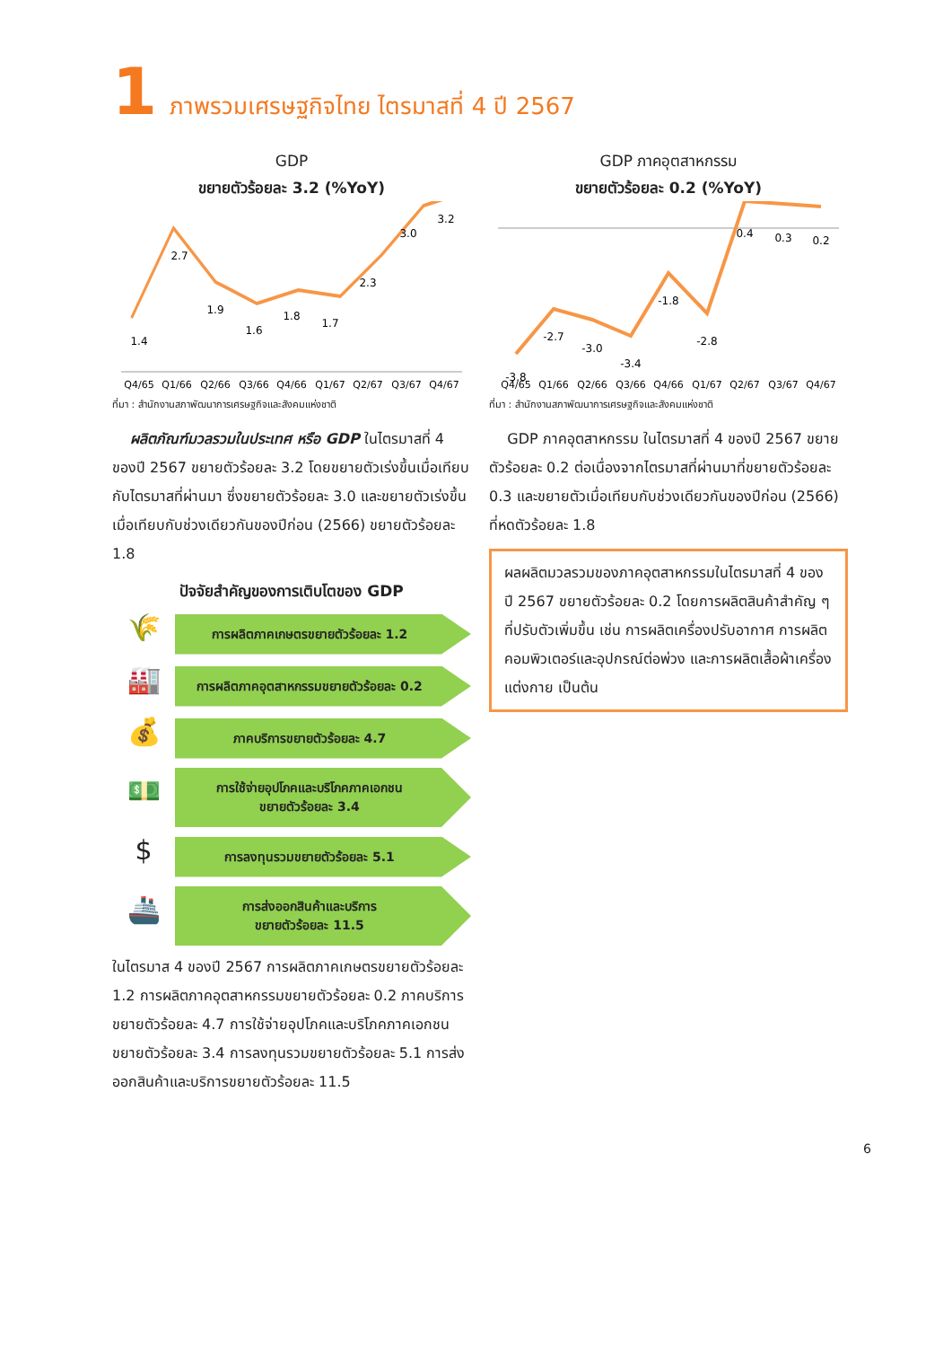1 ภาพรวมเศรษฐกิจไทย ไตรมาสที่ 4 ปี 2567
GDP
ขยายตัวร้อยละ 3.2 (%YoY)
1.4
2.7
1.9
1.6
1.8
1.7
2.3
3.0
3.2
Q4/65
Q1/66
Q2/66
Q3/66
Q4/66
Q1/67
Q2/67
Q3/67
Q4/67
ที่มา : สำนักงานสภาพัฒนาการเศรษฐกิจและสังคมแห่งชาติ
ผลิตภัณฑ์มวลรวมในประเทศ หรือ GDP ในไตรมาสที่ 4 ของปี 2567 ขยายตัวร้อยละ 3.2 โดยขยายตัวเร่งขึ้นเมื่อเทียบกับไตรมาสที่ผ่านมา ซึ่งขยายตัวร้อยละ 3.0 และขยายตัวเร่งขึ้นเมื่อเทียบกับช่วงเดียวกันของปีก่อน (2566) ขยายตัวร้อยละ 1.8
ปัจจัยสำคัญของการเติบโตของ GDP
🌾
การผลิตภาคเกษตรขยายตัวร้อยละ 1.2
🏭
การผลิตภาคอุตสาหกรรมขยายตัวร้อยละ 0.2
💰
ภาคบริการขยายตัวร้อยละ 4.7
💵
การใช้จ่ายอุปโภคและบริโภคภาคเอกชน
ขยายตัวร้อยละ 3.4
$
การลงทุนรวมขยายตัวร้อยละ 5.1
🚢
การส่งออกสินค้าและบริการ
ขยายตัวร้อยละ 11.5
ในไตรมาส 4 ของปี 2567 การผลิตภาคเกษตรขยายตัวร้อยละ 1.2 การผลิตภาคอุตสาหกรรมขยายตัวร้อยละ 0.2 ภาคบริการขยายตัวร้อยละ 4.7 การใช้จ่ายอุปโภคและบริโภคภาคเอกชนขยายตัวร้อยละ 3.4 การลงทุนรวมขยายตัวร้อยละ 5.1 การส่งออกสินค้าและบริการขยายตัวร้อยละ 11.5
GDP ภาคอุตสาหกรรม
ขยายตัวร้อยละ 0.2 (%YoY)
-3.8
-2.7
-3.0
-3.4
-1.8
-2.8
0.4
0.3
0.2
Q4/65
Q1/66
Q2/66
Q3/66
Q4/66
Q1/67
Q2/67
Q3/67
Q4/67
ที่มา : สำนักงานสภาพัฒนาการเศรษฐกิจและสังคมแห่งชาติ
GDP ภาคอุตสาหกรรม ในไตรมาสที่ 4 ของปี 2567 ขยายตัวร้อยละ 0.2 ต่อเนื่องจากไตรมาสที่ผ่านมาที่ขยายตัวร้อยละ 0.3 และขยายตัวเมื่อเทียบกับช่วงเดียวกันของปีก่อน (2566) ที่หดตัวร้อยละ 1.8
ผลผลิตมวลรวมของภาคอุตสาหกรรมในไตรมาสที่ 4 ของปี 2567 ขยายตัวร้อยละ 0.2 โดยการผลิตสินค้าสำคัญ ๆ ที่ปรับตัวเพิ่มขึ้น เช่น การผลิตเครื่องปรับอากาศ การผลิตคอมพิวเตอร์และอุปกรณ์ต่อพ่วง และการผลิตเสื้อผ้าเครื่องแต่งกาย เป็นต้น
6